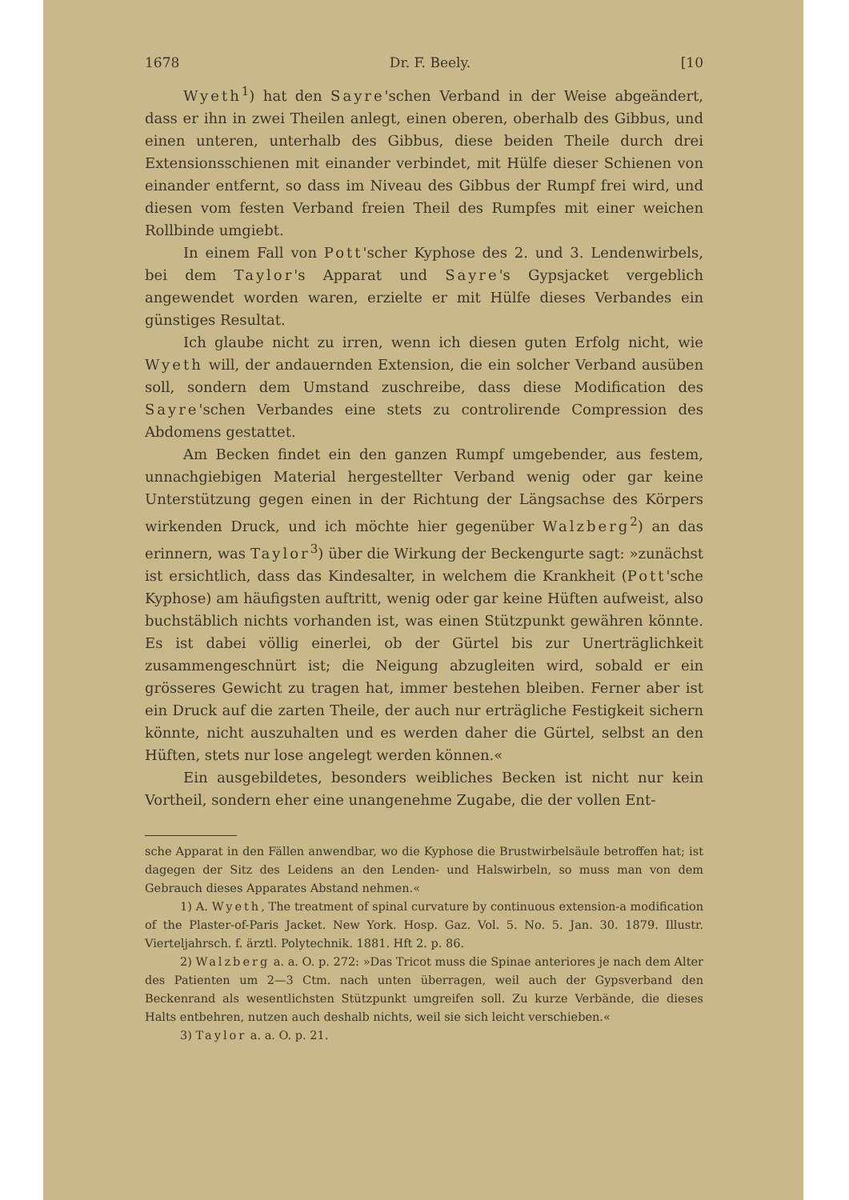1678 Dr. F. Beely. [10
Wyeth<sup>1</sup>) hat den Sayre'schen Verband in der Weise abgeändert, dass er ihn in zwei Theilen anlegt, einen oberen, oberhalb des Gibbus, und einen unteren, unterhalb des Gibbus, diese beiden Theile durch drei Extensionsschienen mit einander verbindet, mit Hülfe dieser Schienen von einander entfernt, so dass im Niveau des Gibbus der Rumpf frei wird, und diesen vom festen Verband freien Theil des Rumpfes mit einer weichen Rollbinde umgiebt.
In einem Fall von Pott'scher Kyphose des 2. und 3. Lendenwirbels, bei dem Taylor's Apparat und Sayre's Gypsjacket vergeblich angewendet worden waren, erzielte er mit Hülfe dieses Verbandes ein günstiges Resultat.
Ich glaube nicht zu irren, wenn ich diesen guten Erfolg nicht, wie Wyeth will, der andauernden Extension, die ein solcher Verband ausüben soll, sondern dem Umstand zuschreibe, dass diese Modification des Sayre'schen Verbandes eine stets zu controlirende Compression des Abdomens gestattet.
Am Becken findet ein den ganzen Rumpf umgebender, aus festem, unnachgiebigen Material hergestellter Verband wenig oder gar keine Unterstützung gegen einen in der Richtung der Längsachse des Körpers wirkenden Druck, und ich möchte hier gegenüber Walzberg<sup>2</sup>) an das erinnern, was Taylor<sup>3</sup>) über die Wirkung der Beckengurte sagt: »zunächst ist ersichtlich, dass das Kindesalter, in welchem die Krankheit (Pott'sche Kyphose) am häufigsten auftritt, wenig oder gar keine Hüften aufweist, also buchstäblich nichts vorhanden ist, was einen Stützpunkt gewähren könnte. Es ist dabei völlig einerlei, ob der Gürtel bis zur Unerträglichkeit zusammengeschnürt ist; die Neigung abzugleiten wird, sobald er ein grösseres Gewicht zu tragen hat, immer bestehen bleiben. Ferner aber ist ein Druck auf die zarten Theile, der auch nur erträgliche Festigkeit sichern könnte, nicht auszuhalten und es werden daher die Gürtel, selbst an den Hüften, stets nur lose angelegt werden können.«
Ein ausgebildetes, besonders weibliches Becken ist nicht nur kein Vortheil, sondern eher eine unangenehme Zugabe, die der vollen Ent-
sche Apparat in den Fällen anwendbar, wo die Kyphose die Brustwirbelsäule betroffen hat; ist dagegen der Sitz des Leidens an den Lenden- und Halswirbeln, so muss man von dem Gebrauch dieses Apparates Abstand nehmen.«
1) A. Wyeth, The treatment of spinal curvature by continuous extension-a modification of the Plaster-of-Paris Jacket. New York. Hosp. Gaz. Vol. 5. No. 5. Jan. 30. 1879. Illustr. Vierteljahrsch. f. ärztl. Polytechnik. 1881. Hft 2. p. 86.
2) Walzberg a. a. O. p. 272: »Das Tricot muss die Spinae anteriores je nach dem Alter des Patienten um 2—3 Ctm. nach unten überragen, weil auch der Gypsverband den Beckenrand als wesentlichsten Stützpunkt umgreifen soll. Zu kurze Verbände, die dieses Halts entbehren, nutzen auch deshalb nichts, weil sie sich leicht verschieben.«
3) Taylor a. a. O. p. 21.